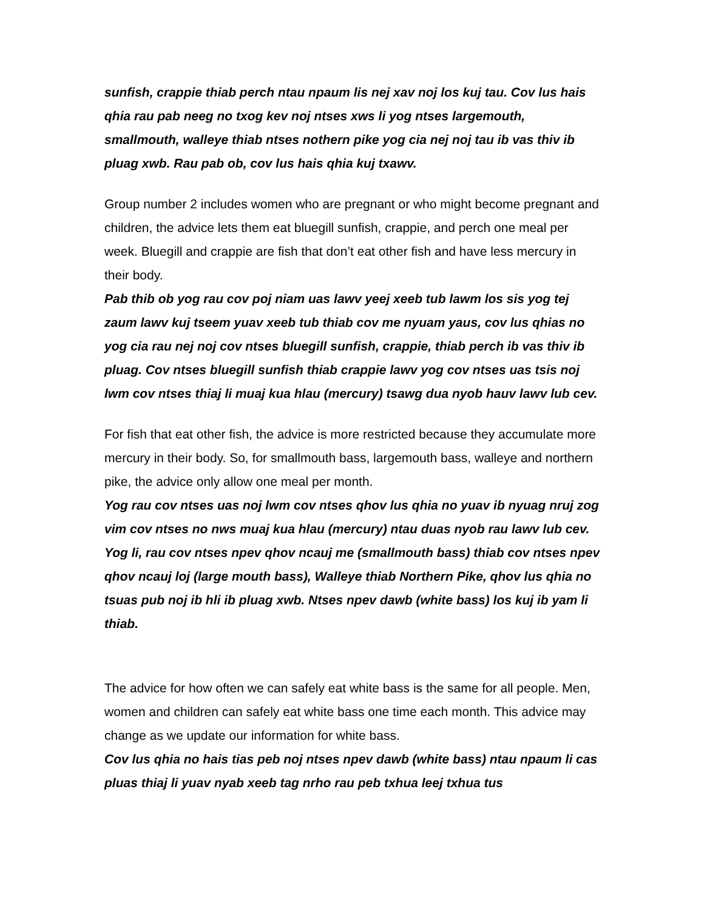sunfish, crappie thiab perch ntau npaum lis nej xav noj los kuj tau. Cov lus hais qhia rau pab neeg no txog kev noj ntses xws li yog ntses largemouth, smallmouth, walleye thiab ntses nothern pike yog cia nej noj tau ib vas thiv ib pluag xwb. Rau pab ob, cov lus hais qhia kuj txawv.
Group number 2 includes women who are pregnant or who might become pregnant and children, the advice lets them eat bluegill sunfish, crappie, and perch one meal per week. Bluegill and crappie are fish that don’t eat other fish and have less mercury in their body.
Pab thib ob yog rau cov poj niam uas lawv yeej xeeb tub lawm los sis yog tej zaum lawv kuj tseem yuav xeeb tub thiab cov me nyuam yaus, cov lus qhias no yog cia rau nej noj cov ntses bluegill sunfish, crappie, thiab perch ib vas thiv ib pluag. Cov ntses bluegill sunfish thiab crappie lawv yog cov ntses uas tsis noj lwm cov ntses thiaj li muaj kua hlau (mercury) tsawg dua nyob hauv lawv lub cev.
For fish that eat other fish, the advice is more restricted because they accumulate more mercury in their body. So, for smallmouth bass, largemouth bass, walleye and northern pike, the advice only allow one meal per month.
Yog rau cov ntses uas noj lwm cov ntses qhov lus qhia no yuav ib nyuag nruj zog vim cov ntses no nws muaj kua hlau (mercury) ntau duas nyob rau lawv lub cev. Yog li, rau cov ntses npev qhov ncauj me (smallmouth bass) thiab cov ntses npev qhov ncauj loj (large mouth bass), Walleye thiab Northern Pike, qhov lus qhia no tsuas pub noj ib hli ib pluag xwb. Ntses npev dawb (white bass) los kuj ib yam li thiab.
The advice for how often we can safely eat white bass is the same for all people. Men, women and children can safely eat white bass one time each month. This advice may change as we update our information for white bass.
Cov lus qhia no hais tias peb noj ntses npev dawb (white bass) ntau npaum li cas pluas thiaj li yuav nyab xeeb tag nrho rau peb txhua leej txhua tus